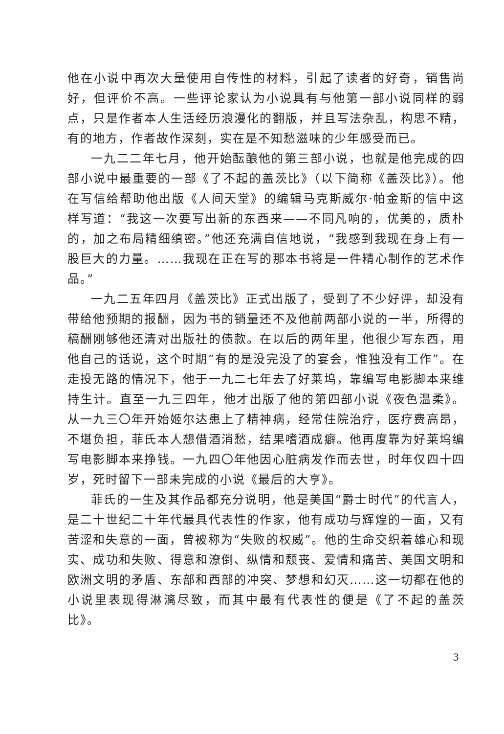他在小说中再次大量使用自传性的材料，引起了读者的好奇，销售尚好，但评价不高。一些评论家认为小说具有与他第一部小说同样的弱点，只是作者本人生活经历浪漫化的翻版，并且写法杂乱，构思不精，有的地方，作者故作深刻，实在是不知愁滋味的少年感受而已。
一九二二年七月，他开始酝酿他的第三部小说，也就是他完成的四部小说中最重要的一部《了不起的盖茨比》（以下简称《盖茨比》）。他在写信给帮助他出版《人间天堂》的编辑马克斯威尔·帕金斯的信中这样写道：“我这一次要写出新的东西来——不同凡响的，优美的，质朴的，加之布局精细缜密。”他还充满自信地说，“我感到我现在身上有一股巨大的力量。……我现在正在写的那本书将是一件精心制作的艺术作品。”
一九二五年四月《盖茨比》正式出版了，受到了不少好评，却没有带给他预期的报酬，因为书的销量还不及他前两部小说的一半，所得的稿酬刚够他还清对出版社的债款。在以后的两年里，他很少写东西，用他自己的话说，这个时期“有的是没完没了的宴会，惟独没有工作”。在走投无路的情况下，他于一九二七年去了好莱坞，靠编写电影脚本来维持生计。直至一九三四年，他才出版了他的第四部小说《夜色温柔》。从一九三〇年开始姬尔达患上了精神病，经常住院治疗，医疗费高昂，不堪负担，菲氏本人想借酒消愁，结果嗜酒成癖。他再度靠为好莱坞编写电影脚本来挣钱。一九四〇年他因心脏病发作而去世，时年仅四十四岁，死时留下一部未完成的小说《最后的大亨》。
菲氏的一生及其作品都充分说明，他是美国“爵士时代”的代言人，是二十世纪二十年代最具代表性的作家，他有成功与辉煌的一面，又有苦涩和失意的一面，曾被称为“失败的权威”。他的生命交织着雄心和现实、成功和失败、得意和潦倒、纵情和颓丧、爱情和痛苦、美国文明和欧洲文明的矛盾、东部和西部的冲突、梦想和幻灭……这一切都在他的小说里表现得淋漓尽致，而其中最有代表性的便是《了不起的盖茨比》。
3